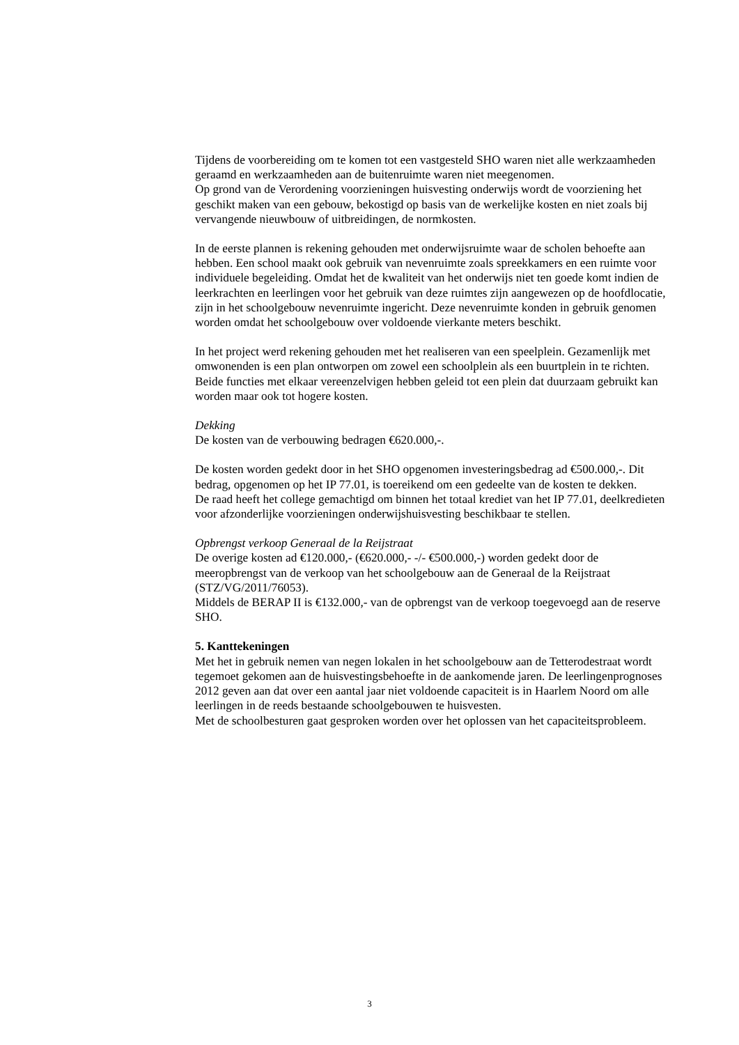Tijdens de voorbereiding om te komen tot een vastgesteld SHO waren niet alle werkzaamheden geraamd en werkzaamheden aan de buitenruimte waren niet meegenomen.
Op grond van de Verordening voorzieningen huisvesting onderwijs wordt de voorziening het geschikt maken van een gebouw, bekostigd op basis van de werkelijke kosten en niet zoals bij vervangende nieuwbouw of uitbreidingen, de normkosten.
In de eerste plannen is rekening gehouden met onderwijsruimte waar de scholen behoefte aan hebben. Een school maakt ook gebruik van nevenruimte zoals spreekkamers en een ruimte voor individuele begeleiding. Omdat het de kwaliteit van het onderwijs niet ten goede komt indien de leerkrachten en leerlingen voor het gebruik van deze ruimtes zijn aangewezen op de hoofdlocatie, zijn in het schoolgebouw nevenruimte ingericht. Deze nevenruimte konden in gebruik genomen worden omdat het schoolgebouw over voldoende vierkante meters beschikt.
In het project werd rekening gehouden met het realiseren van een speelplein. Gezamenlijk met omwonenden is een plan ontworpen om zowel een schoolplein als een buurtplein in te richten. Beide functies met elkaar vereenzelvigen hebben geleid tot een plein dat duurzaam gebruikt kan worden maar ook tot hogere kosten.
Dekking
De kosten van de verbouwing bedragen €620.000,-.
De kosten worden gedekt door in het SHO opgenomen investeringsbedrag ad €500.000,-. Dit bedrag, opgenomen op het IP 77.01, is toereikend om een gedeelte van de kosten te dekken.
De raad heeft het college gemachtigd om binnen het totaal krediet van het IP 77.01, deelkredieten voor afzonderlijke voorzieningen onderwijshuisvesting beschikbaar te stellen.
Opbrengst verkoop Generaal de la Reijstraat
De overige kosten ad €120.000,- (€620.000,- -/- €500.000,-) worden gedekt door de meeropbrengst van de verkoop van het schoolgebouw aan de Generaal de la Reijstraat (STZ/VG/2011/76053).
Middels de BERAP II is €132.000,- van de opbrengst van de verkoop toegevoegd aan de reserve SHO.
5. Kanttekeningen
Met het in gebruik nemen van negen lokalen in het schoolgebouw aan de Tetterodestraat wordt tegemoet gekomen aan de huisvestingsbehoefte in de aankomende jaren. De leerlingenprognoses 2012 geven aan dat over een aantal jaar niet voldoende capaciteit is in Haarlem Noord om alle leerlingen in de reeds bestaande schoolgebouwen te huisvesten.
Met de schoolbesturen gaat gesproken worden over het oplossen van het capaciteitsprobleem.
3